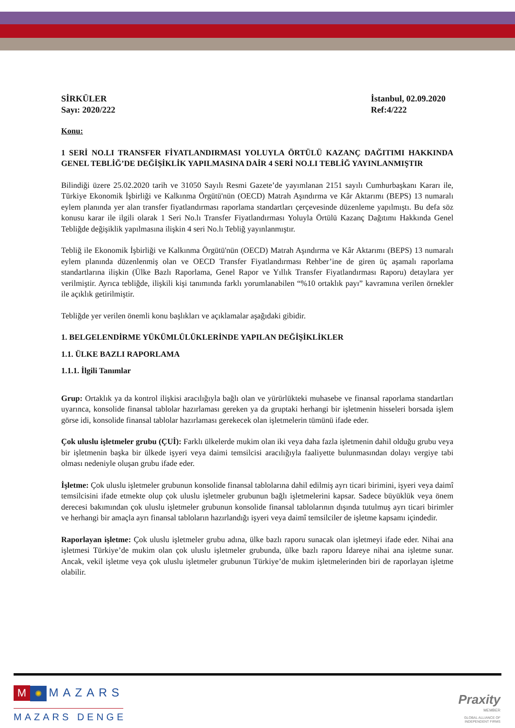SİRKÜLER
Sayı: 2020/222
İstanbul, 02.09.2020
Ref:4/222
Konu:
1 SERİ NO.LI TRANSFER FİYATLANDIRMASI YOLUYLA ÖRTÜLÜ KAZANÇ DAĞITIMI HAKKINDA GENEL TEBLİĞ’DE DEĞİŞİKLİK YAPILMASINA DAİR 4 SERİ NO.LI TEBLİĞ YAYINLANMIŞTIR
Bilindiği üzere 25.02.2020 tarih ve 31050 Sayılı Resmi Gazete’de yayımlanan 2151 sayılı Cumhurbaşkanı Kararı ile, Türkiye Ekonomik İşbirliği ve Kalkınma Örgütü'nün (OECD) Matrah Aşındırma ve Kâr Aktarımı (BEPS) 13 numaralı eylem planında yer alan transfer fiyatlandırması raporlama standartları çerçevesinde düzenleme yapılmıştı. Bu defa söz konusu karar ile ilgili olarak 1 Seri No.lı Transfer Fiyatlandırması Yoluyla Örtülü Kazanç Dağıtımı Hakkında Genel Tebliğde değişiklik yapılmasına ilişkin 4 seri No.lı Tebliğ yayınlanmıştır.
Tebliğ ile Ekonomik İşbirliği ve Kalkınma Örgütü'nün (OECD) Matrah Aşındırma ve Kâr Aktarımı (BEPS) 13 numaralı eylem planında düzenlenmiş olan ve OECD Transfer Fiyatlandırması Rehber’ine de giren üç aşamalı raporlama standartlarına ilişkin (Ülke Bazlı Raporlama, Genel Rapor ve Yıllık Transfer Fiyatlandırması Raporu) detaylara yer verilmiştir. Ayrıca tebliğde, ilişkili kişi tanımında farklı yorumlanabilen “%10 ortaklık payı” kavramına verilen örnekler ile açıklık getirilmiştir.
Tebliğde yer verilen önemli konu başlıkları ve açıklamalar aşağıdaki gibidir.
1. BELGELENDİRME YÜKÜMLÜLÜKLERİNDE YAPILAN DEĞİŞİKLİKLER
1.1. ÜLKE BAZLI RAPORLAMA
1.1.1. İlgili Tanımlar
Grup: Ortaklık ya da kontrol ilişkisi aracılığıyla bağlı olan ve yürürlükteki muhasebe ve finansal raporlama standartları uyarınca, konsolide finansal tablolar hazırlaması gereken ya da gruptaki herhangi bir işletmenin hisseleri borsada işlem görse idi, konsolide finansal tablolar hazırlaması gerekecek olan işletmelerin tümünü ifade eder.
Çok uluslu işletmeler grubu (ÇUİ): Farklı ülkelerde mukim olan iki veya daha fazla işletmenin dahil olduğu grubu veya bir işletmenin başka bir ülkede işyeri veya daimi temsilcisi aracılığıyla faaliyette bulunmasından dolayı vergiye tabi olması nedeniyle oluşan grubu ifade eder.
İşletme: Çok uluslu işletmeler grubunun konsolide finansal tablolarına dahil edilmiş ayrı ticari birimini, işyeri veya daimî temsilcisini ifade etmekte olup çok uluslu işletmeler grubunun bağlı işletmelerini kapsar. Sadece büyüklük veya önem derecesi bakımından çok uluslu işletmeler grubunun konsolide finansal tablolarının dışında tutulmuş ayrı ticari birimler ve herhangi bir amaçla ayrı finansal tabloların hazırlandığı işyeri veya daimî temsilciler de işletme kapsamı içindedir.
Raporlayan işletme: Çok uluslu işletmeler grubu adına, ülke bazlı raporu sunacak olan işletmeyi ifade eder. Nihai ana işletmesi Türkiye’de mukim olan çok uluslu işletmeler grubunda, ülke bazlı raporu İdareye nihai ana işletme sunar. Ancak, vekil işletme veya çok uluslu işletmeler grubunun Türkiye’de mukim işletmelerinden biri de raporlayan işletme olabilir.
M ✺ MAZARS
MAZARS DENGE
Praxity
MEMBER
GLOBAL ALLIANCE OF
INDEPENDENT FIRMS